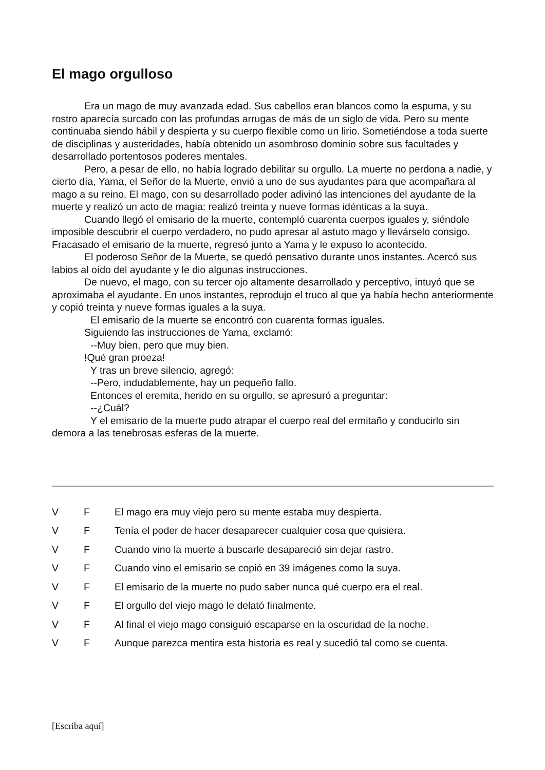El mago orgulloso
Era un mago de muy avanzada edad. Sus cabellos eran blancos como la espuma, y su rostro aparecía surcado con las profundas arrugas de más de un siglo de vida. Pero su mente continuaba siendo hábil y despierta y su cuerpo flexible como un lirio. Sometiéndose a toda suerte de disciplinas y austeridades, había obtenido un asombroso dominio sobre sus facultades y desarrollado portentosos poderes mentales.
Pero, a pesar de ello, no había logrado debilitar su orgullo. La muerte no perdona a nadie, y cierto día, Yama, el Señor de la Muerte, envió a uno de sus ayudantes para que acompañara al mago a su reino. El mago, con su desarrollado poder adivinó las intenciones del ayudante de la muerte y realizó un acto de magia: realizó treinta y nueve formas idénticas a la suya.
Cuando llegó el emisario de la muerte, contempló cuarenta cuerpos iguales y, siéndole imposible descubrir el cuerpo verdadero, no pudo apresar al astuto mago y llevárselo consigo. Fracasado el emisario de la muerte, regresó junto a Yama y le expuso lo acontecido.
El poderoso Señor de la Muerte, se quedó pensativo durante unos instantes. Acercó sus labios al oído del ayudante y le dio algunas instrucciones.
De nuevo, el mago, con su tercer ojo altamente desarrollado y perceptivo, intuyó que se aproximaba el ayudante. En unos instantes, reprodujo el truco al que ya había hecho anteriormente y copió treinta y nueve formas iguales a la suya.
El emisario de la muerte se encontró con cuarenta formas iguales.
Siguiendo las instrucciones de Yama, exclamó:
--Muy bien, pero que muy bien.
!Qué gran proeza!
Y tras un breve silencio, agregó:
--Pero, indudablemente, hay un pequeño fallo.
Entonces el eremita, herido en su orgullo, se apresuró a preguntar:
--¿Cuál?
Y el emisario de la muerte pudo atrapar el cuerpo real del ermitaño y conducirlo sin demora a las tenebrosas esferas de la muerte.
| V | F | El mago era muy viejo pero su mente estaba muy despierta. |
| V | F | Tenía el poder de hacer desaparecer cualquier cosa que quisiera. |
| V | F | Cuando vino la muerte a buscarle desapareció sin dejar rastro. |
| V | F | Cuando vino el emisario se copió en 39 imágenes como la suya. |
| V | F | El emisario de la muerte no pudo saber nunca qué cuerpo era el real. |
| V | F | El orgullo del viejo mago le delató finalmente. |
| V | F | Al final el viejo mago consiguió escaparse en la oscuridad de la noche. |
| V | F | Aunque parezca mentira esta historia es real y sucedió tal como se cuenta. |
[Escriba aquí]